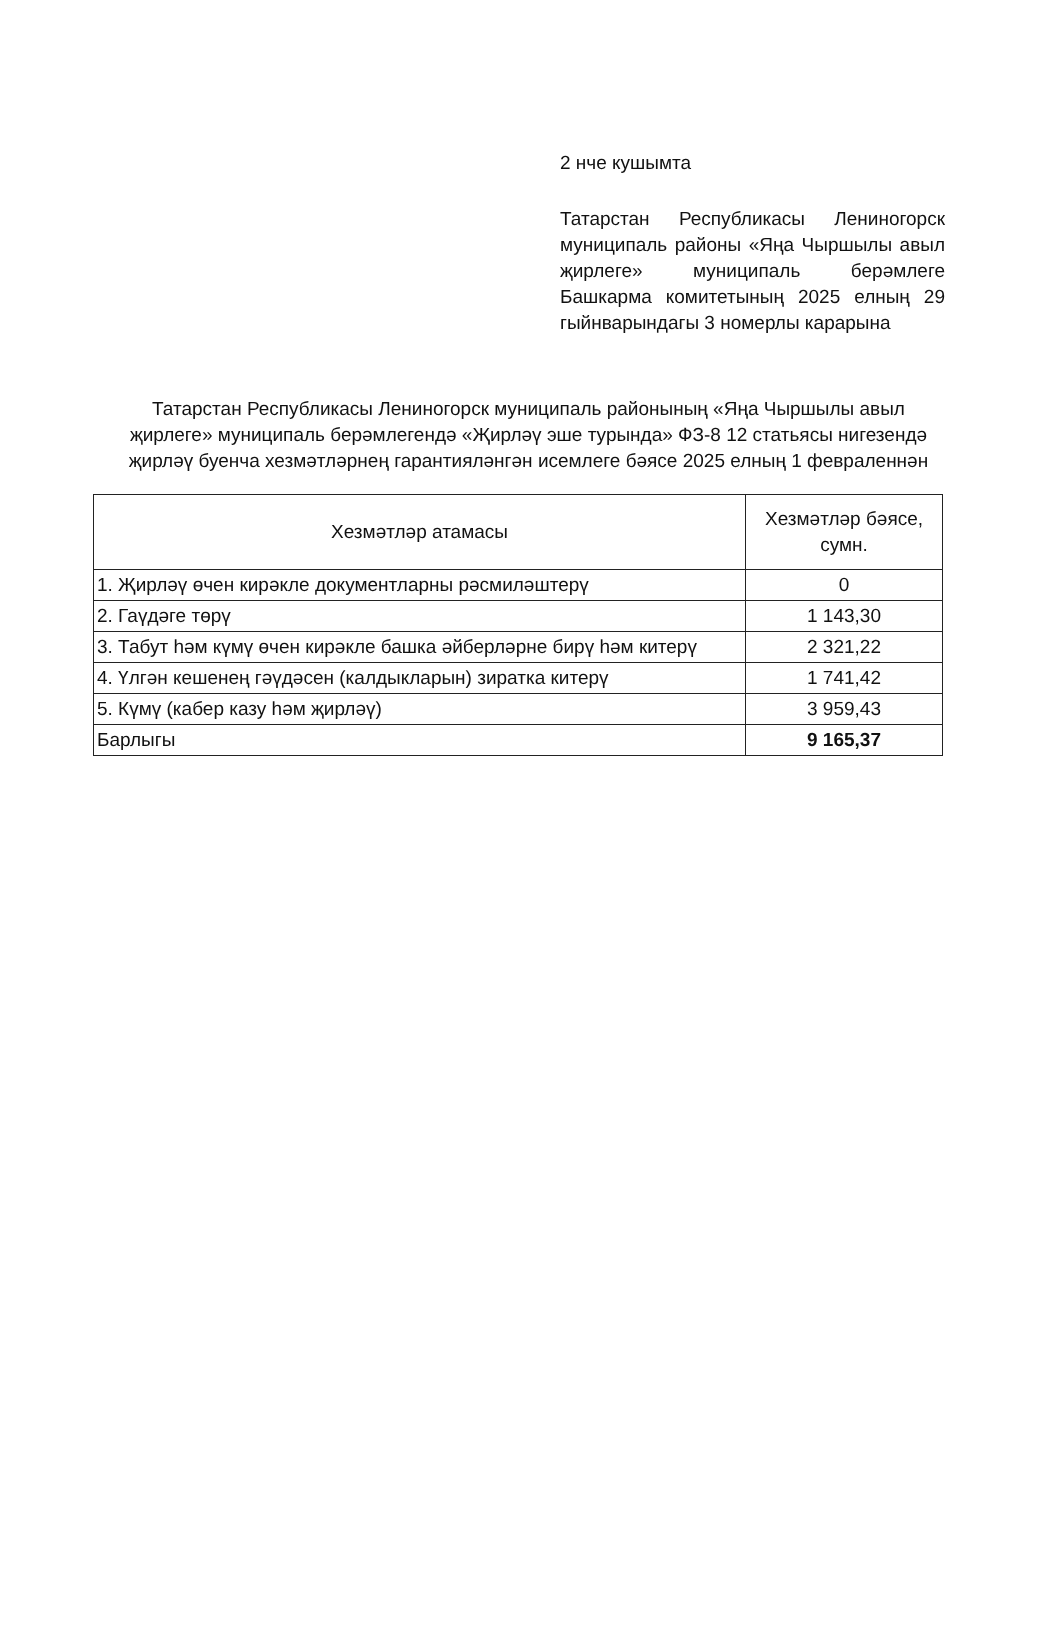2 нче кушымта
Татарстан Республикасы Лениногорск муниципаль районы «Яңа Чыршылы авыл җирлеге» муниципаль берәмлеге Башкарма комитетының 2025 елның 29 гыйнварындагы 3 номерлы карарына
Татарстан Республикасы Лениногорск муниципаль районының «Яңа Чыршылы авыл җирлеге» муниципаль берәмлегендә «Җирләү эше турында» ФЗ-8 12 статьясы нигезендә җирләү буенча хезмәтләрнең гарантияләнгән исемлеге бәясе 2025 елның 1 февраленнән
| Хезмәтләр атамасы | Хезмәтләр бәясе, сумн. |
| --- | --- |
| 1. Җирләү өчен кирәкле документларны рәсмиләштерү | 0 |
| 2. Гаүдәге төрү | 1 143,30 |
| 3. Табут һәм күмү өчен кирәкле башка әйберләрне бирү һәм китерү | 2 321,22 |
| 4. Үлгән кешенең гәүдәсен (калдыкларын) зиратка китерү | 1 741,42 |
| 5. Күмү (кабер казу һәм җирләү) | 3 959,43 |
| Барлыгы | 9 165,37 |